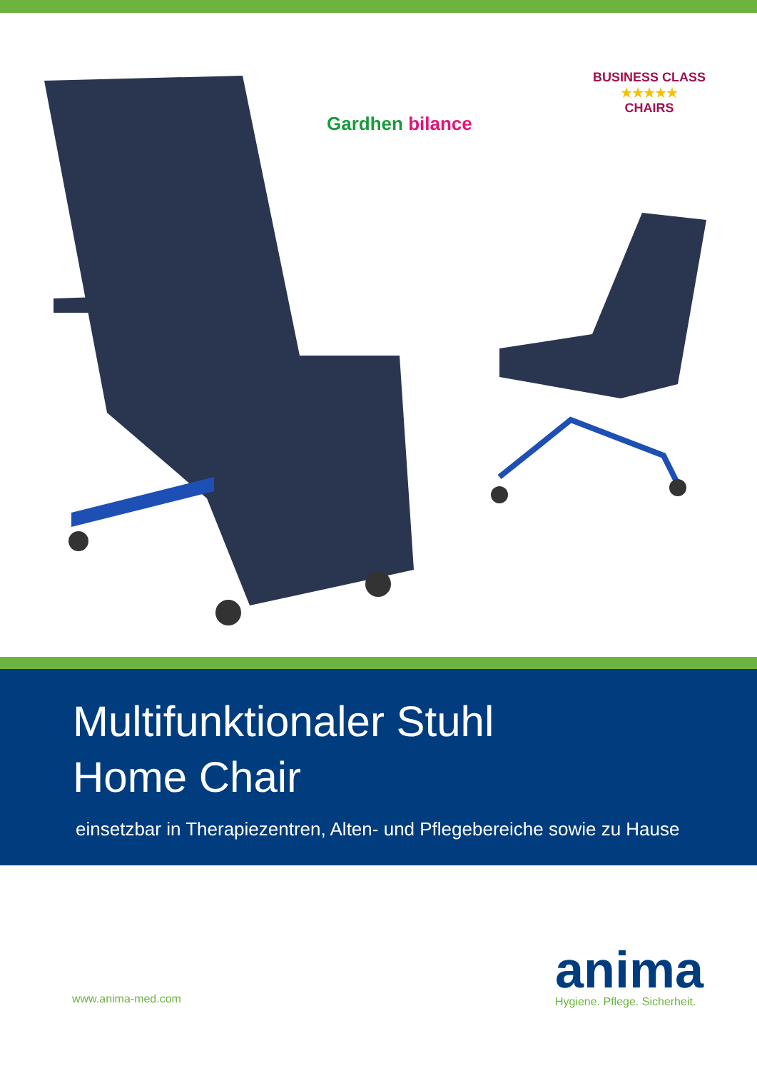Gardhen bilance
BUSINESS CLASS
★★★★★
CHAIRS
Multifunktionaler Stuhl
Home Chair
einsetzbar in Therapiezentren, Alten- und Pflegebereiche sowie zu Hause
www.anima-med.com
anima
Hygiene. Pflege. Sicherheit.